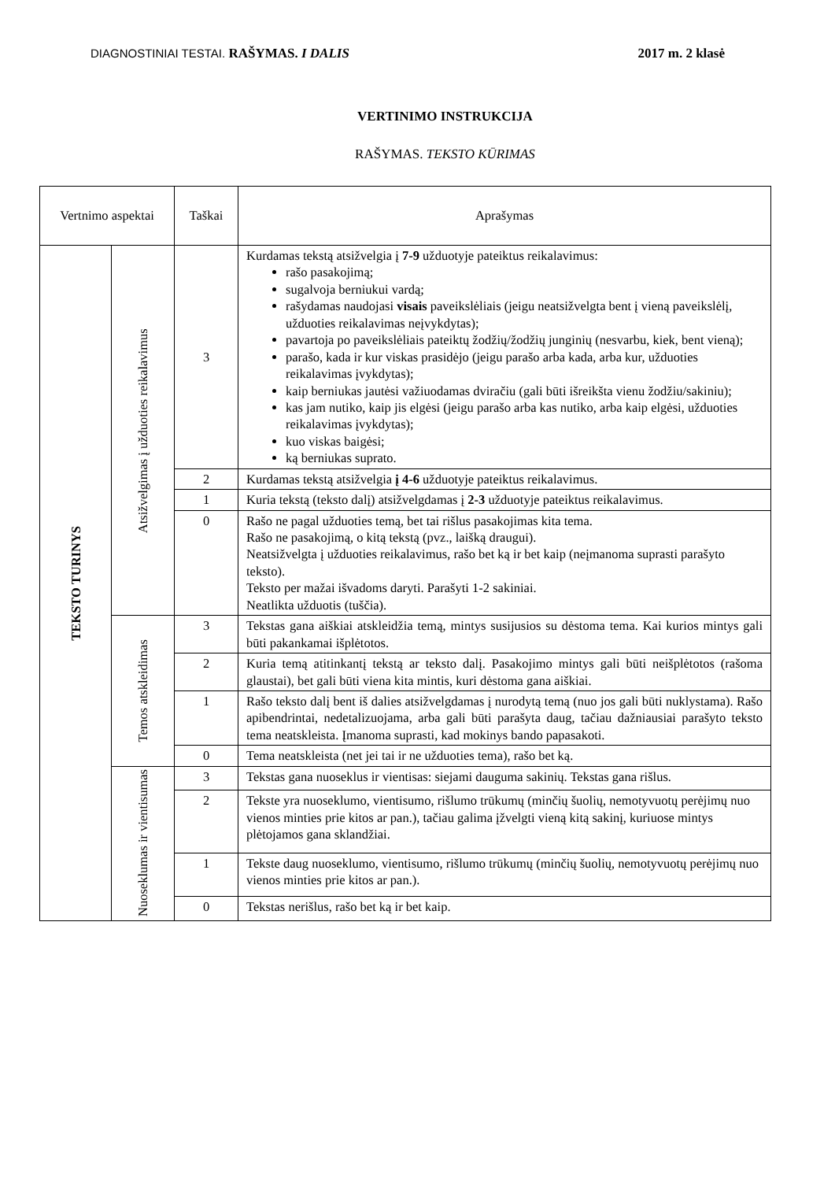DIAGNOSTINIAI TESTAI. RAŠYMAS. I DALIS 2017 m. 2 klasė
VERTINIMO INSTRUKCIJA
RAŠYMAS. TEKSTO KŪRIMAS
| Vertnimo aspektai | | Taškai | Aprašymas |
| --- | --- | --- | --- |
| TEKSTO TURINYS | Atsižvelgimas į užduoties reikalavimus | 3 | Kurdamas tekstą atsižvelgia į 7-9 užduotyje pateiktus reikalavimus: rašo pasakojimą; sugalvoja berniukui vardą; rašydamas naudojasi visais paveikslėliais (jeigu neatsižvelgta bent į vieną paveikslėlį, užduoties reikalavimas neįvykdytas); pavartoja po paveikslėliais pateiktų žodžių/žodžių junginių (nesvarbu, kiek, bent vieną); parašo, kada ir kur viskas prasidėjo (jeigu parašo arba kada, arba kur, užduoties reikalavimas įvykdytas); kaip berniukas jautėsi važiuodamas dviračiu (gali būti išreikšta vienu žodžiu/sakiniu); kas jam nutiko, kaip jis elgėsi (jeigu parašo arba kas nutiko, arba kaip elgėsi, užduoties reikalavimas įvykdytas); kuo viskas baigėsi; ką berniukas suprato. |
| | | 2 | Kurdamas tekstą atsižvelgia į 4-6 užduotyje pateiktus reikalavimus. |
| | | 1 | Kuria tekstą (teksto dalį) atsižvelgdamas į 2-3 užduotyje pateiktus reikalavimus. |
| | | 0 | Rašo ne pagal užduoties temą, bet tai rišlus pasakojimas kita tema. Rašo ne pasakojimą, o kitą tekstą (pvz., laišką draugui). Neatsižvelgta į užduoties reikalavimus, rašo bet ką ir bet kaip (neįmanoma suprasti parašyto teksto). Teksto per mažai išvadoms daryti. Parašyti 1-2 sakiniai. Neatlikta užduotis (tuščia). |
| | Temos atskleidimas | 3 | Tekstas gana aiškiai atskleidžia temą, mintys susijusios su dėstoma tema. Kai kurios mintys gali būti pakankamai išplėtotos. |
| | | 2 | Kuria temą atitinkantį tekstą ar teksto dalį. Pasakojimo mintys gali būti neišplėtotos (rašoma glaustai), bet gali būti viena kita mintis, kuri dėstoma gana aiškiai. |
| | | 1 | Rašo teksto dalį bent iš dalies atsižvelgdamas į nurodytą temą (nuo jos gali būti nuklystama). Rašo apibendrintai, nedetalizuojama, arba gali būti parašyta daug, tačiau dažniausiai parašyto teksto tema neatskleista. Įmanoma suprasti, kad mokinys bando papasakoti. |
| | | 0 | Tema neatskleista (net jei tai ir ne užduoties tema), rašo bet ką. |
| | Nuoseklumas ir vientisumas | 3 | Tekstas gana nuoseklus ir vientisas: siejami dauguma sakinių. Tekstas gana rišlus. |
| | | 2 | Tekste yra nuoseklumo, vientisumo, rišlumo trūkumų (minčių šuolių, nemotyvuotų perėjimų nuo vienos minties prie kitos ar pan.), tačiau galima įžvelgti vieną kitą sakinį, kuriuose mintys plėtojamos gana sklandžiai. |
| | | 1 | Tekste daug nuoseklumo, vientisumo, rišlumo trūkumų (minčių šuolių, nemotyvuotų perėjimų nuo vienos minties prie kitos ar pan.). |
| | | 0 | Tekstas nerišlus, rašo bet ką ir bet kaip. |